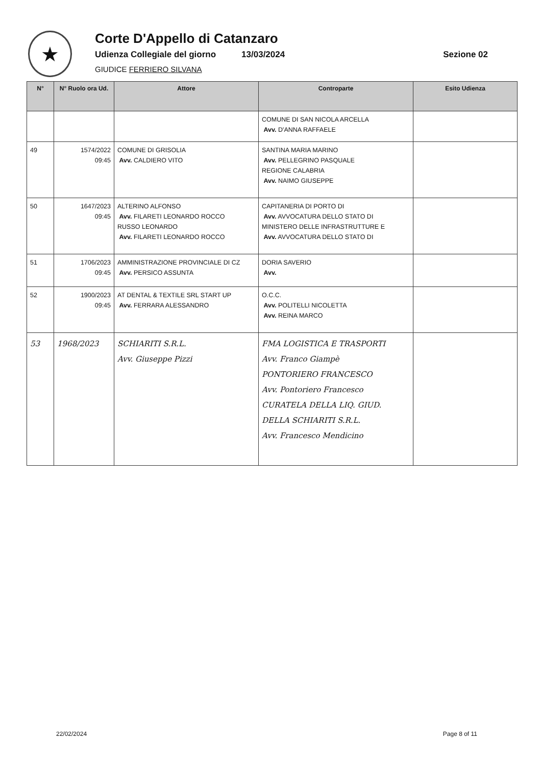★
Corte D'Appello di Catanzaro
Udienza Collegiale del giorno 13/03/2024 Sezione 02
GIUDICE FERRIERO SILVANA
| N° | N° Ruolo ora Ud. | Attore | Controparte | Esito Udienza |
| --- | --- | --- | --- | --- |
| | | | COMUNE DI SAN NICOLA ARCELLA Avv. D'ANNA RAFFAELE | |
| 49 | 1574/2022 09:45 | COMUNE DI GRISOLIA Avv. CALDIERO VITO | SANTINA MARIA MARINO Avv. PELLEGRINO PASQUALE REGIONE CALABRIA Avv. NAIMO GIUSEPPE | |
| 50 | 1647/2023 09:45 | ALTERINO ALFONSO Avv. FILARETI LEONARDO ROCCO RUSSO LEONARDO Avv. FILARETI LEONARDO ROCCO | CAPITANERIA DI PORTO DI Avv. AVVOCATURA DELLO STATO DI MINISTERO DELLE INFRASTRUTTURE E Avv. AVVOCATURA DELLO STATO DI | |
| 51 | 1706/2023 09:45 | AMMINISTRAZIONE PROVINCIALE DI CZ Avv. PERSICO ASSUNTA | DORIA SAVERIO Avv. | |
| 52 | 1900/2023 09:45 | AT DENTAL & TEXTILE SRL START UP Avv. FERRARA ALESSANDRO | O.C.C. Avv. POLITELLI NICOLETTA Avv. REINA MARCO | |
| 53 | 1968/2023 | SCHIARITI S.R.L. Avv. Giuseppe Pizzi | FMA LOGISTICA E TRASPORTI Avv. Franco Giampè PONTORIERO FRANCESCO Avv. Pontoriero Francesco CURATELA DELLA LIQ. GIUD. DELLA SCHIARITI S.R.L. Avv. Francesco Mendicino | |
22/02/2024 Page 8 of 11